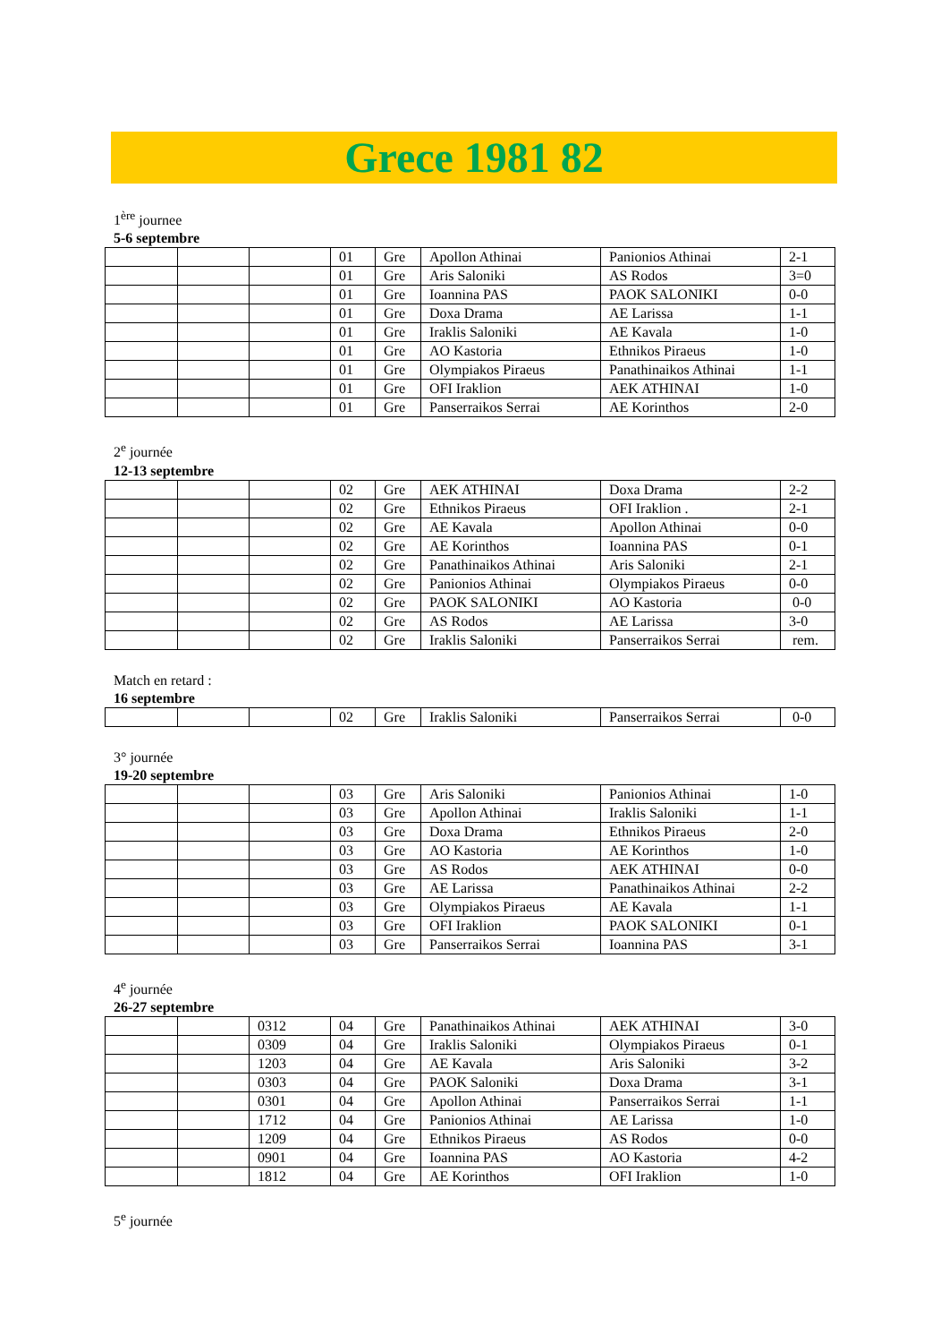Grece 1981 82
1<sup>ère</sup> journee
5-6 septembre
| | | | 01 | Gre | Apollon Athinai | Panionios Athinai | 2-1 |
| | | | 01 | Gre | Aris Saloniki | AS Rodos | 3=0 |
| | | | 01 | Gre | Ioannina PAS | PAOK SALONIKI | 0-0 |
| | | | 01 | Gre | Doxa Drama | AE Larissa | 1-1 |
| | | | 01 | Gre | Iraklis Saloniki | AE Kavala | 1-0 |
| | | | 01 | Gre | AO Kastoria | Ethnikos Piraeus | 1-0 |
| | | | 01 | Gre | Olympiakos Piraeus | Panathinaikos Athinai | 1-1 |
| | | | 01 | Gre | OFI Iraklion | AEK ATHINAI | 1-0 |
| | | | 01 | Gre | Panserraikos Serrai | AE Korinthos | 2-0 |
2<sup>e</sup> journée
12-13 septembre
| | | | 02 | Gre | AEK ATHINAI | Doxa Drama | 2-2 |
| | | | 02 | Gre | Ethnikos Piraeus | OFI Iraklion . | 2-1 |
| | | | 02 | Gre | AE Kavala | Apollon Athinai | 0-0 |
| | | | 02 | Gre | AE Korinthos | Ioannina PAS | 0-1 |
| | | | 02 | Gre | Panathinaikos Athinai | Aris Saloniki | 2-1 |
| | | | 02 | Gre | Panionios Athinai | Olympiakos Piraeus | 0-0 |
| | | | 02 | Gre | PAOK SALONIKI | AO Kastoria | 0-0 |
| | | | 02 | Gre | AS Rodos | AE Larissa | 3-0 |
| | | | 02 | Gre | Iraklis Saloniki | Panserraikos Serrai | rem. |
Match en retard :
16 septembre
| | | | 02 | Gre | Iraklis Saloniki | Panserraikos Serrai | 0-0 |
3° journée
19-20 septembre
| | | | 03 | Gre | Aris Saloniki | Panionios Athinai | 1-0 |
| | | | 03 | Gre | Apollon Athinai | Iraklis Saloniki | 1-1 |
| | | | 03 | Gre | Doxa Drama | Ethnikos Piraeus | 2-0 |
| | | | 03 | Gre | AO Kastoria | AE Korinthos | 1-0 |
| | | | 03 | Gre | AS Rodos | AEK ATHINAI | 0-0 |
| | | | 03 | Gre | AE Larissa | Panathinaikos Athinai | 2-2 |
| | | | 03 | Gre | Olympiakos Piraeus | AE Kavala | 1-1 |
| | | | 03 | Gre | OFI Iraklion | PAOK SALONIKI | 0-1 |
| | | | 03 | Gre | Panserraikos Serrai | Ioannina PAS | 3-1 |
4<sup>e</sup> journée
26-27 septembre
| | | 0312 | 04 | Gre | Panathinaikos Athinai | AEK ATHINAI | 3-0 |
| | | 0309 | 04 | Gre | Iraklis Saloniki | Olympiakos Piraeus | 0-1 |
| | | 1203 | 04 | Gre | AE Kavala | Aris Saloniki | 3-2 |
| | | 0303 | 04 | Gre | PAOK Saloniki | Doxa Drama | 3-1 |
| | | 0301 | 04 | Gre | Apollon Athinai | Panserraikos Serrai | 1-1 |
| | | 1712 | 04 | Gre | Panionios Athinai | AE Larissa | 1-0 |
| | | 1209 | 04 | Gre | Ethnikos Piraeus | AS Rodos | 0-0 |
| | | 0901 | 04 | Gre | Ioannina PAS | AO Kastoria | 4-2 |
| | | 1812 | 04 | Gre | AE Korinthos | OFI Iraklion | 1-0 |
5<sup>e</sup> journée